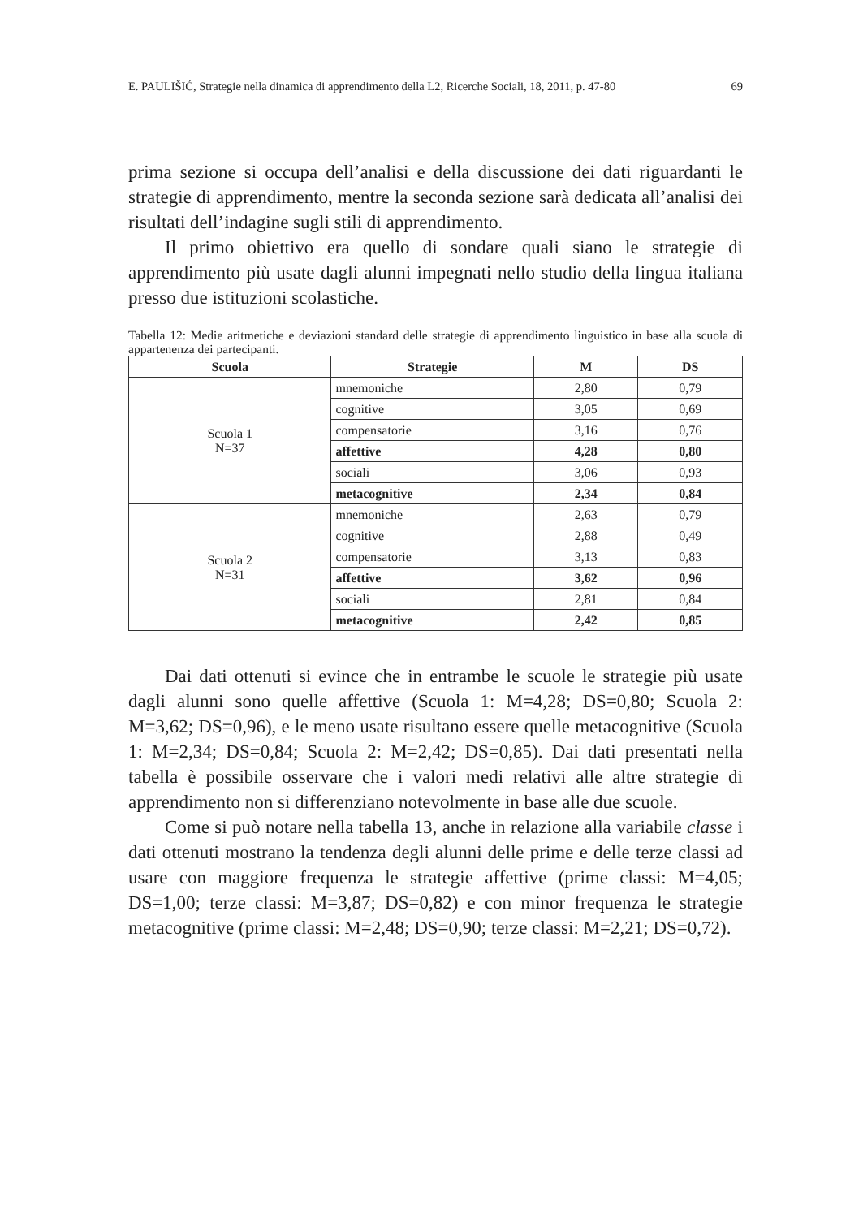E. PAULIŠIĆ, Strategie nella dinamica di apprendimento della L2, Ricerche Sociali, 18, 2011, p. 47-80 69
prima sezione si occupa dell’analisi e della discussione dei dati riguardanti le strategie di apprendimento, mentre la seconda sezione sarà dedicata all’analisi dei risultati dell’indagine sugli stili di apprendimento.
Il primo obiettivo era quello di sondare quali siano le strategie di apprendimento più usate dagli alunni impegnati nello studio della lingua italiana presso due istituzioni scolastiche.
Tabella 12: Medie aritmetiche e deviazioni standard delle strategie di apprendimento linguistico in base alla scuola di appartenenza dei partecipanti.
| Scuola | Strategie | M | DS |
| --- | --- | --- | --- |
| Scuola 1 N=37 | mnemoniche | 2,80 | 0,79 |
| | cognitive | 3,05 | 0,69 |
| | compensatorie | 3,16 | 0,76 |
| | affettive | 4,28 | 0,80 |
| | sociali | 3,06 | 0,93 |
| | metacognitive | 2,34 | 0,84 |
| Scuola 2 N=31 | mnemoniche | 2,63 | 0,79 |
| | cognitive | 2,88 | 0,49 |
| | compensatorie | 3,13 | 0,83 |
| | affettive | 3,62 | 0,96 |
| | sociali | 2,81 | 0,84 |
| | metacognitive | 2,42 | 0,85 |
Dai dati ottenuti si evince che in entrambe le scuole le strategie più usate dagli alunni sono quelle affettive (Scuola 1: M=4,28; DS=0,80; Scuola 2: M=3,62; DS=0,96), e le meno usate risultano essere quelle metacognitive (Scuola 1: M=2,34; DS=0,84; Scuola 2: M=2,42; DS=0,85). Dai dati presentati nella tabella è possibile osservare che i valori medi relativi alle altre strategie di apprendimento non si differenziano notevolmente in base alle due scuole.
Come si può notare nella tabella 13, anche in relazione alla variabile classe i dati ottenuti mostrano la tendenza degli alunni delle prime e delle terze classi ad usare con maggiore frequenza le strategie affettive (prime classi: M=4,05; DS=1,00; terze classi: M=3,87; DS=0,82) e con minor frequenza le strategie metacognitive (prime classi: M=2,48; DS=0,90; terze classi: M=2,21; DS=0,72).